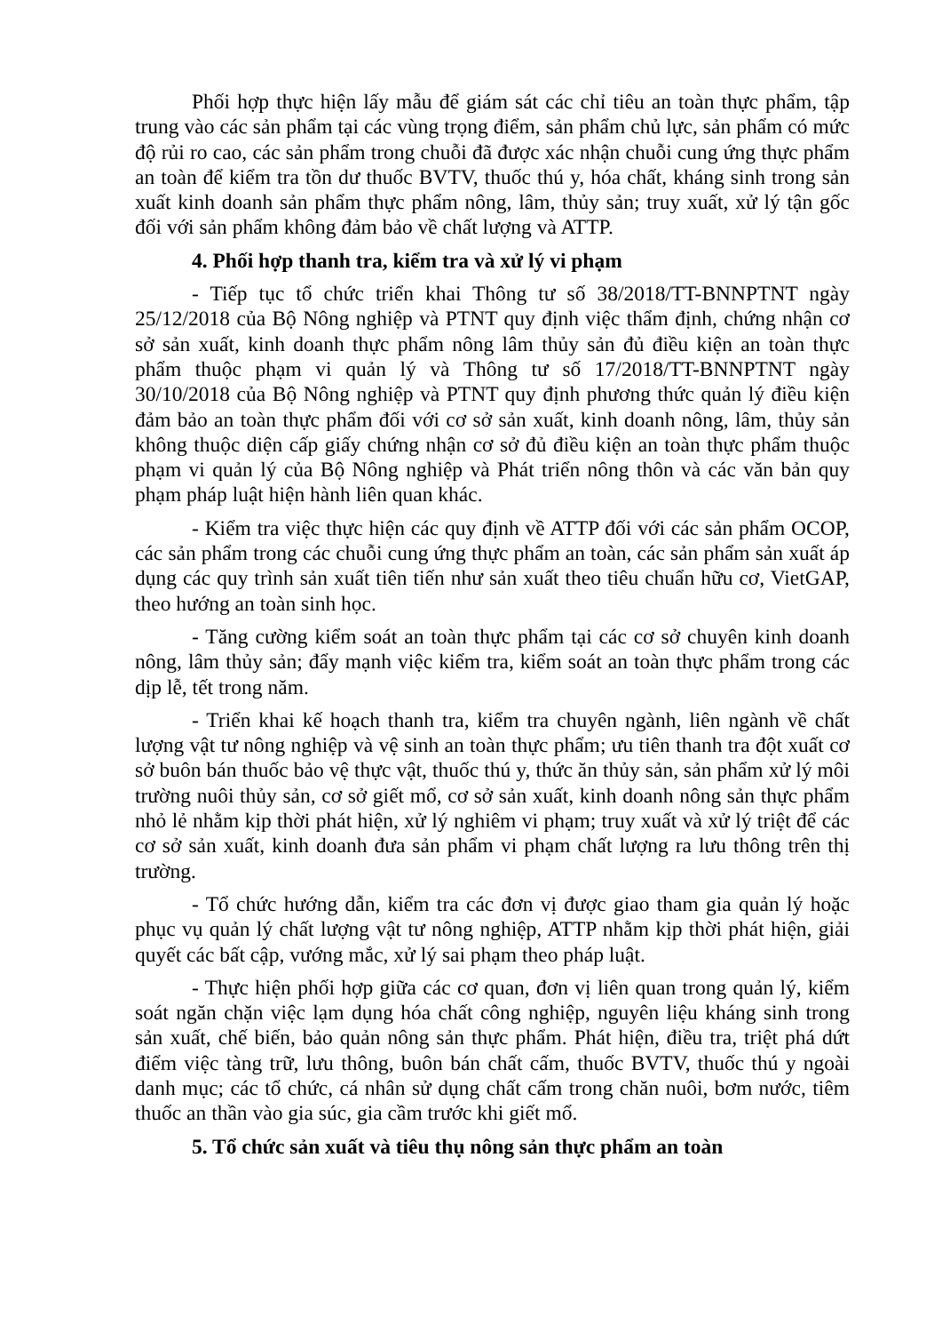Phối hợp thực hiện lấy mẫu để giám sát các chỉ tiêu an toàn thực phẩm, tập trung vào các sản phẩm tại các vùng trọng điểm, sản phẩm chủ lực, sản phẩm có mức độ rủi ro cao, các sản phẩm trong chuỗi đã được xác nhận chuỗi cung ứng thực phẩm an toàn để kiểm tra tồn dư thuốc BVTV, thuốc thú y, hóa chất, kháng sinh trong sản xuất kinh doanh sản phẩm thực phẩm nông, lâm, thủy sản; truy xuất, xử lý tận gốc đối với sản phẩm không đảm bảo về chất lượng và ATTP.
4. Phối hợp thanh tra, kiểm tra và xử lý vi phạm
- Tiếp tục tổ chức triển khai Thông tư số 38/2018/TT-BNNPTNT ngày 25/12/2018 của Bộ Nông nghiệp và PTNT quy định việc thẩm định, chứng nhận cơ sở sản xuất, kinh doanh thực phẩm nông lâm thủy sản đủ điều kiện an toàn thực phẩm thuộc phạm vi quản lý và Thông tư số 17/2018/TT-BNNPTNT ngày 30/10/2018 của Bộ Nông nghiệp và PTNT quy định phương thức quản lý điều kiện đảm bảo an toàn thực phẩm đối với cơ sở sản xuất, kinh doanh nông, lâm, thủy sản không thuộc diện cấp giấy chứng nhận cơ sở đủ điều kiện an toàn thực phẩm thuộc phạm vi quản lý của Bộ Nông nghiệp và Phát triển nông thôn và các văn bản quy phạm pháp luật hiện hành liên quan khác.
- Kiểm tra việc thực hiện các quy định về ATTP đối với các sản phẩm OCOP, các sản phẩm trong các chuỗi cung ứng thực phẩm an toàn, các sản phẩm sản xuất áp dụng các quy trình sản xuất tiên tiến như sản xuất theo tiêu chuẩn hữu cơ, VietGAP, theo hướng an toàn sinh học.
- Tăng cường kiểm soát an toàn thực phẩm tại các cơ sở chuyên kinh doanh nông, lâm thủy sản; đẩy mạnh việc kiểm tra, kiểm soát an toàn thực phẩm trong các dịp lễ, tết trong năm.
- Triển khai kế hoạch thanh tra, kiểm tra chuyên ngành, liên ngành về chất lượng vật tư nông nghiệp và vệ sinh an toàn thực phẩm; ưu tiên thanh tra đột xuất cơ sở buôn bán thuốc bảo vệ thực vật, thuốc thú y, thức ăn thủy sản, sản phẩm xử lý môi trường nuôi thủy sản, cơ sở giết mổ, cơ sở sản xuất, kinh doanh nông sản thực phẩm nhỏ lẻ nhằm kịp thời phát hiện, xử lý nghiêm vi phạm; truy xuất và xử lý triệt để các cơ sở sản xuất, kinh doanh đưa sản phẩm vi phạm chất lượng ra lưu thông trên thị trường.
- Tổ chức hướng dẫn, kiểm tra các đơn vị được giao tham gia quản lý hoặc phục vụ quản lý chất lượng vật tư nông nghiệp, ATTP nhằm kịp thời phát hiện, giải quyết các bất cập, vướng mắc, xử lý sai phạm theo pháp luật.
- Thực hiện phối hợp giữa các cơ quan, đơn vị liên quan trong quản lý, kiểm soát ngăn chặn việc lạm dụng hóa chất công nghiệp, nguyên liệu kháng sinh trong sản xuất, chế biến, bảo quản nông sản thực phẩm. Phát hiện, điều tra, triệt phá dứt điểm việc tàng trữ, lưu thông, buôn bán chất cấm, thuốc BVTV, thuốc thú y ngoài danh mục; các tổ chức, cá nhân sử dụng chất cấm trong chăn nuôi, bơm nước, tiêm thuốc an thần vào gia súc, gia cầm trước khi giết mổ.
5. Tổ chức sản xuất và tiêu thụ nông sản thực phẩm an toàn